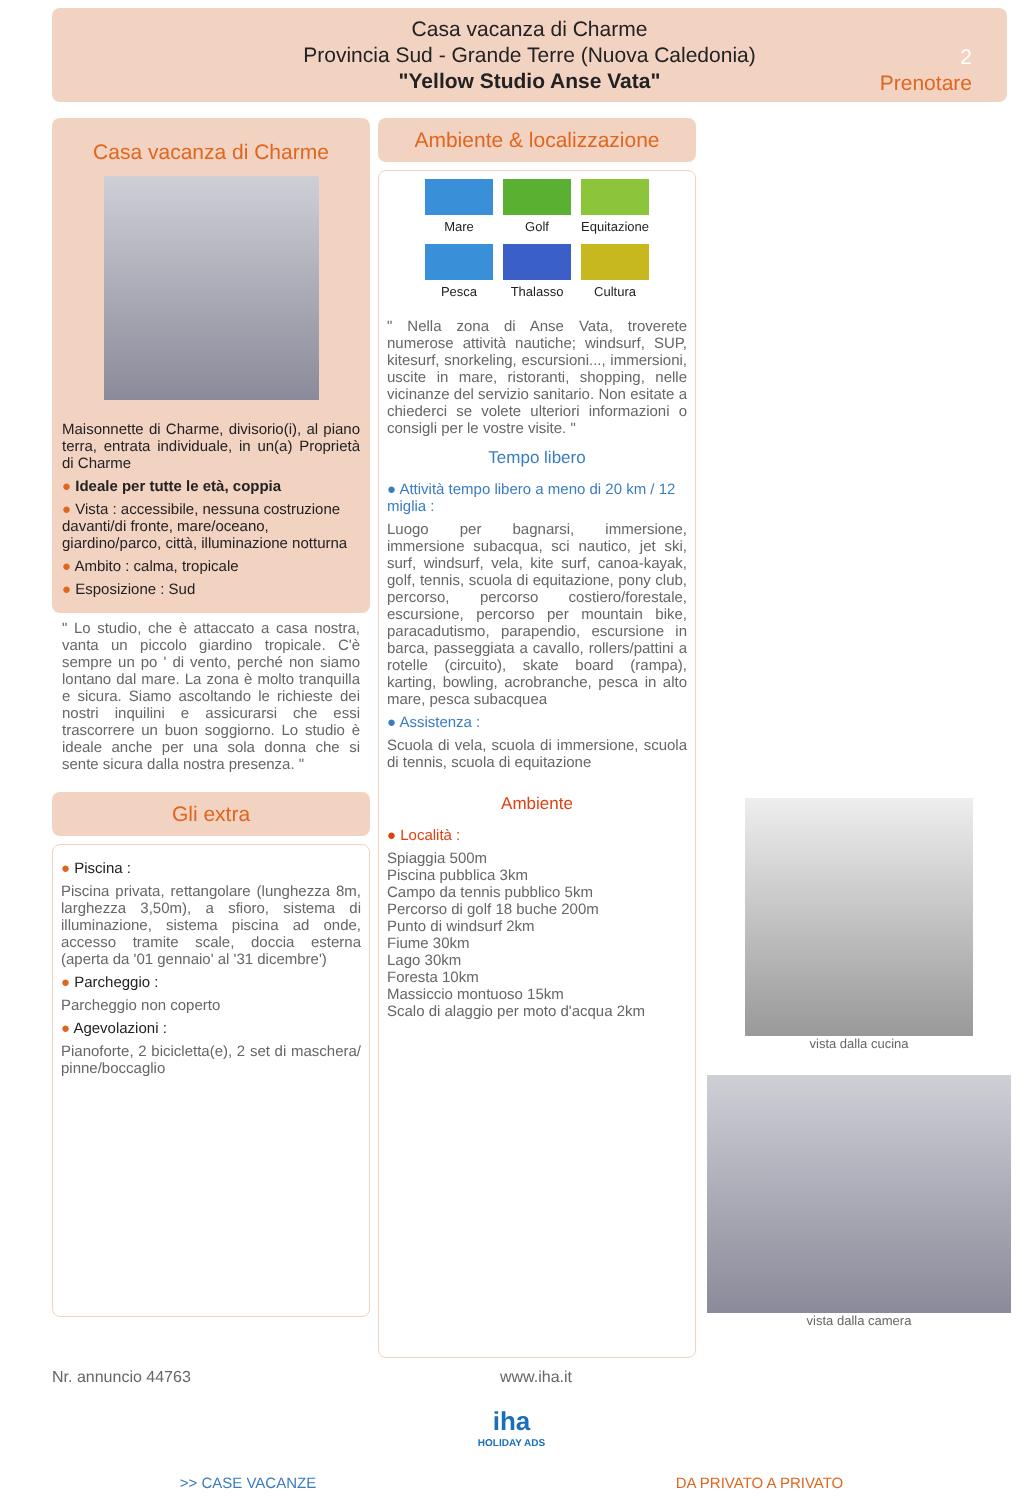Casa vacanza di Charme
Provincia Sud - Grande Terre (Nuova Caledonia)
"Yellow Studio Anse Vata"
2
Prenotare
Casa vacanza di Charme
Maisonnette di Charme, divisorio(i), al piano terra, entrata individuale, in un(a) Proprietà di Charme
● Ideale per tutte le età, coppia
● Vista : accessibile, nessuna costruzione davanti/di fronte, mare/oceano, giardino/parco, città, illuminazione notturna
● Ambito : calma, tropicale
● Esposizione : Sud
" Lo studio, che è attaccato a casa nostra, vanta un piccolo giardino tropicale. C'è sempre un po ' di vento, perché non siamo lontano dal mare. La zona è molto tranquilla e sicura. Siamo ascoltando le richieste dei nostri inquilini e assicurarsi che essi trascorrere un buon soggiorno. Lo studio è ideale anche per una sola donna che si sente sicura dalla nostra presenza. "
Gli extra
● Piscina :
Piscina privata, rettangolare (lunghezza 8m, larghezza 3,50m), a sfioro, sistema di illuminazione, sistema piscina ad onde, accesso tramite scale, doccia esterna (aperta da '01 gennaio' al '31 dicembre')
● Parcheggio :
Parcheggio non coperto
● Agevolazioni :
Pianoforte, 2 bicicletta(e), 2 set di maschera/ pinne/boccaglio
Ambiente & localizzazione
Mare
Golf
Equitazione
Pesca
Thalasso
Cultura
" Nella zona di Anse Vata, troverete numerose attività nautiche; windsurf, SUP, kitesurf, snorkeling, escursioni..., immersioni, uscite in mare, ristoranti, shopping, nelle vicinanze del servizio sanitario. Non esitate a chiederci se volete ulteriori informazioni o consigli per le vostre visite. "
Tempo libero
● Attività tempo libero a meno di 20 km / 12 miglia :
Luogo per bagnarsi, immersione, immersione subacqua, sci nautico, jet ski, surf, windsurf, vela, kite surf, canoa-kayak, golf, tennis, scuola di equitazione, pony club, percorso, percorso costiero/forestale, escursione, percorso per mountain bike, paracadutismo, parapendio, escursione in barca, passeggiata a cavallo, rollers/pattini a rotelle (circuito), skate board (rampa), karting, bowling, acrobranche, pesca in alto mare, pesca subacquea
● Assistenza :
Scuola di vela, scuola di immersione, scuola di tennis, scuola di equitazione
Ambiente
● Località :
Spiaggia 500m
Piscina pubblica 3km
Campo da tennis pubblico 5km
Percorso di golf 18 buche 200m
Punto di windsurf 2km
Fiume 30km
Lago 30km
Foresta 10km
Massiccio montuoso 15km
Scalo di alaggio per moto d'acqua 2km
vista dalla cucina
vista dalla camera
Nr. annuncio 44763 www.iha.it
iha
HOLIDAY ADS
>> CASE VACANZE DA PRIVATO A PRIVATO